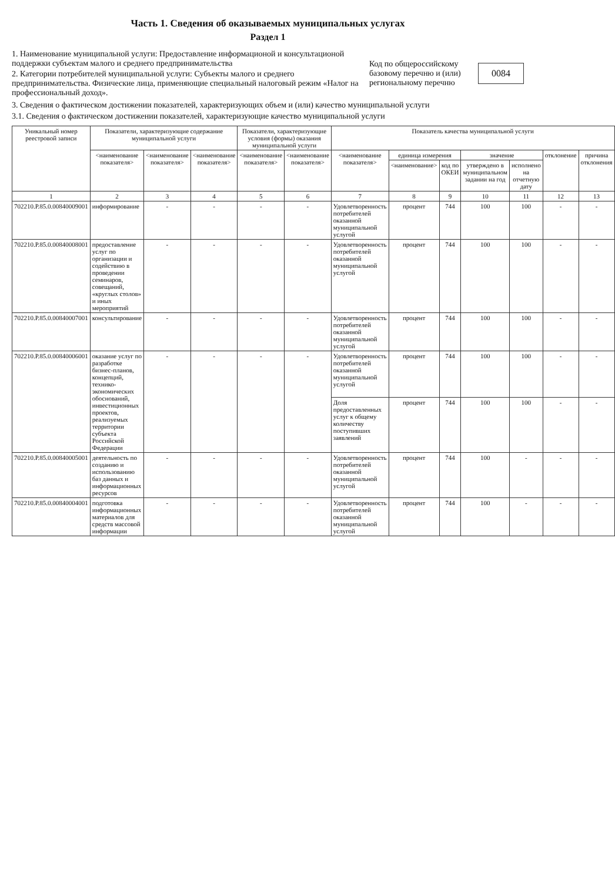Часть 1. Сведения об оказываемых муниципальных услугах
Раздел 1
1. Наименование муниципальной услуги: Предоставление информационой и консультационой поддержки субъектам малого и среднего предпринимательства
2. Категории потребителей муниципальной услуги: Субъекты малого и среднего предпринимательства. Физические лица, применяющие специальный налоговый режим «Налог на профессиональный доход».
Код по общероссийскому базовому перечню и (или) региональному перечню 0084
3. Сведения о фактическом достижении показателей, характеризующих объем и (или) качество муниципальной услуги
3.1. Сведения о фактическом достижении показателей, характеризующие качество муниципальной услуги
| Уникальный номер реестровой записи | Показатели, характеризующие содержание муниципальной услуги | | | Показатели, характеризующие условия (формы) оказания муниципальной услуги | | Показатель качества муниципальной услуги | | | | | | |
| --- | --- | --- | --- | --- | --- | --- | --- | --- | --- | --- | --- | --- |
| | <наименование показателя> | <наименование показателя> | <наименование показателя> | <наименование показателя> | <наименование показателя> | <наименование показателя> | единица измерения | | значение | | отклонение | причина отклонения |
| | | | | | | | <наименование> | код по ОКЕИ | утверждено в муниципальном задании на год | исполнено на отчетную дату | | |
| 1 | 2 | 3 | 4 | 5 | 6 | 7 | 8 | 9 | 10 | 11 | 12 | 13 |
| 702210.Р.85.0.00840009001 | информирование | - | - | - | - | Удовлетворенность потребителей оказанной муниципальной услугой | процент | 744 | 100 | 100 | - | - |
| 702210.Р.85.0.00840008001 | предоставление услуг по организации и содействию в проведении семинаров, совещаний, «круглых столов» и иных мероприятий | - | - | - | - | Удовлетворенность потребителей оказанной муниципальной услугой | процент | 744 | 100 | 100 | - | - |
| 702210.Р.85.0.00840007001 | консультирование | - | - | - | - | Удовлетворенность потребителей оказанной муниципальной услугой | процент | 744 | 100 | 100 | - | - |
| 702210.Р.85.0.00840006001 | оказание услуг по разработке бизнес-планов, концепций, технико-экономических обоснований, инвестиционных проектов, реализуемых территории субъекта Российской Федерации | - | - | - | - | Удовлетворенность потребителей оказанной муниципальной услугой | процент | 744 | 100 | 100 | - | - |
| | | | | | | Доля предоставленных услуг к общему количеству поступивших заявлений | процент | 744 | 100 | 100 | - | - |
| 702210.Р.85.0.00840005001 | деятельность по созданию и использованию баз данных и информационных ресурсов | - | - | - | - | Удовлетворенность потребителей оказанной муниципальной услугой | процент | 744 | 100 | - | - | - |
| 702210.Р.85.0.00840004001 | подготовка информационных материалов для средств массовой информации | - | - | - | - | Удовлетворенность потребителей оказанной муниципальной услугой | процент | 744 | 100 | - | - | - |